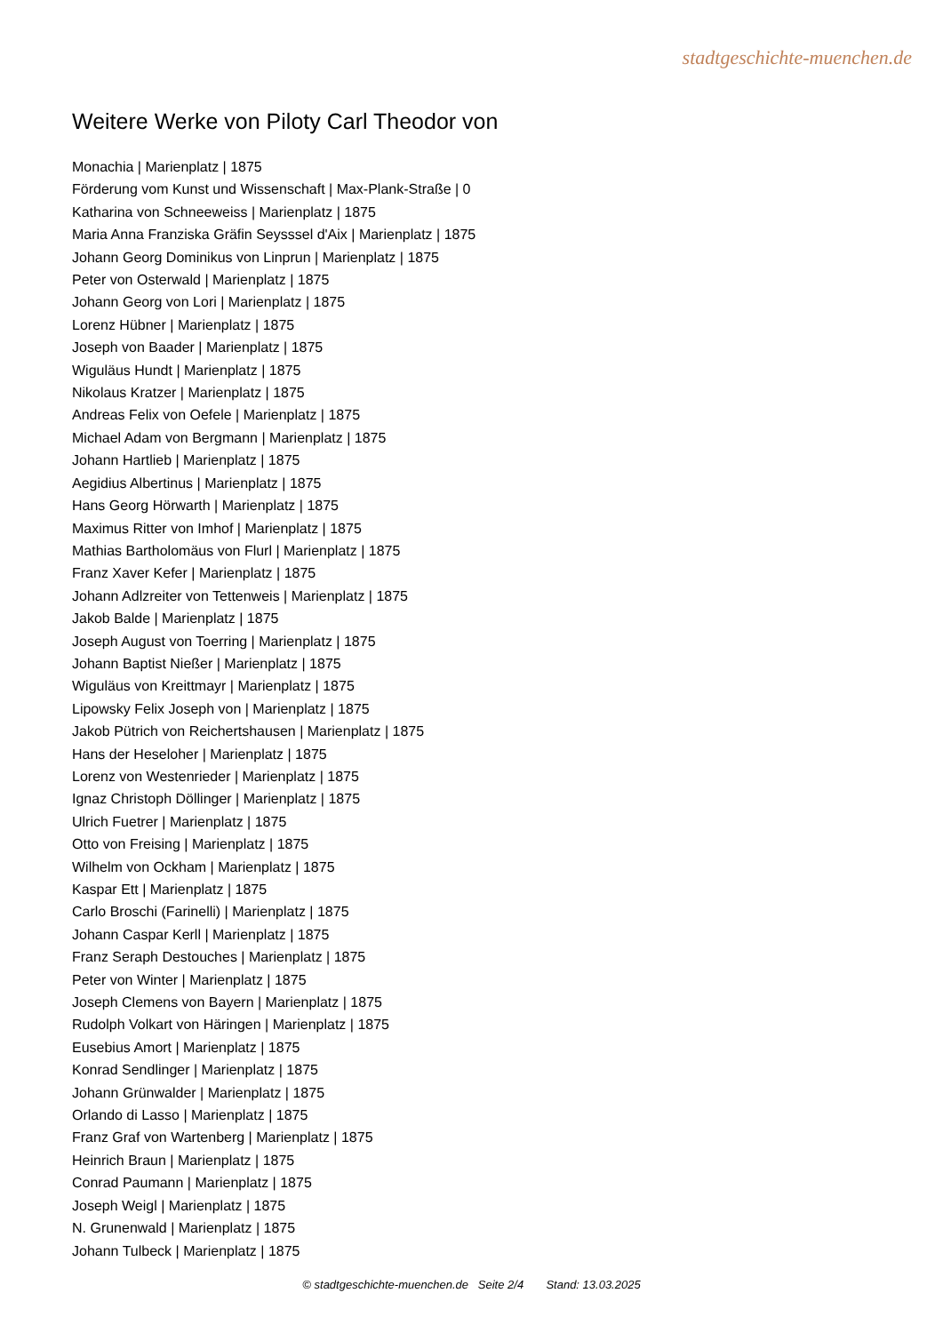stadtgeschichte-muenchen.de
Weitere Werke von Piloty Carl Theodor von
Monachia | Marienplatz | 1875
Förderung vom Kunst und Wissenschaft | Max-Plank-Straße | 0
Katharina von Schneeweiss | Marienplatz | 1875
Maria Anna Franziska Gräfin Seysssel d'Aix | Marienplatz | 1875
Johann Georg Dominikus von Linprun | Marienplatz | 1875
Peter von Osterwald | Marienplatz | 1875
Johann Georg von Lori | Marienplatz | 1875
Lorenz Hübner | Marienplatz | 1875
Joseph von Baader | Marienplatz | 1875
Wiguläus Hundt | Marienplatz | 1875
Nikolaus Kratzer | Marienplatz | 1875
Andreas Felix von Oefele | Marienplatz | 1875
Michael Adam von Bergmann | Marienplatz | 1875
Johann Hartlieb | Marienplatz | 1875
Aegidius Albertinus | Marienplatz | 1875
Hans Georg Hörwarth | Marienplatz | 1875
Maximus Ritter von Imhof | Marienplatz | 1875
Mathias Bartholomäus von Flurl | Marienplatz | 1875
Franz Xaver Kefer | Marienplatz | 1875
Johann Adlzreiter von Tettenweis | Marienplatz | 1875
Jakob Balde | Marienplatz | 1875
Joseph August von Toerring | Marienplatz | 1875
Johann Baptist Nießer | Marienplatz | 1875
Wiguläus von Kreittmayr | Marienplatz | 1875
Lipowsky Felix Joseph von | Marienplatz | 1875
Jakob Pütrich von Reichertshausen | Marienplatz | 1875
Hans der Heseloher | Marienplatz | 1875
Lorenz von Westenrieder | Marienplatz | 1875
Ignaz Christoph Döllinger | Marienplatz | 1875
Ulrich Fuetrer | Marienplatz | 1875
Otto von Freising | Marienplatz | 1875
Wilhelm von Ockham | Marienplatz | 1875
Kaspar Ett | Marienplatz | 1875
Carlo Broschi (Farinelli) | Marienplatz | 1875
Johann Caspar Kerll | Marienplatz | 1875
Franz Seraph Destouches | Marienplatz | 1875
Peter von Winter | Marienplatz | 1875
Joseph Clemens von Bayern | Marienplatz | 1875
Rudolph Volkart von Häringen | Marienplatz | 1875
Eusebius Amort | Marienplatz | 1875
Konrad Sendlinger | Marienplatz | 1875
Johann Grünwalder | Marienplatz | 1875
Orlando di Lasso | Marienplatz | 1875
Franz Graf von Wartenberg | Marienplatz | 1875
Heinrich Braun | Marienplatz | 1875
Conrad Paumann | Marienplatz | 1875
Joseph Weigl | Marienplatz | 1875
N. Grunenwald | Marienplatz | 1875
Johann Tulbeck | Marienplatz | 1875
© stadtgeschichte-muenchen.de Seite 2/4 Stand: 13.03.2025